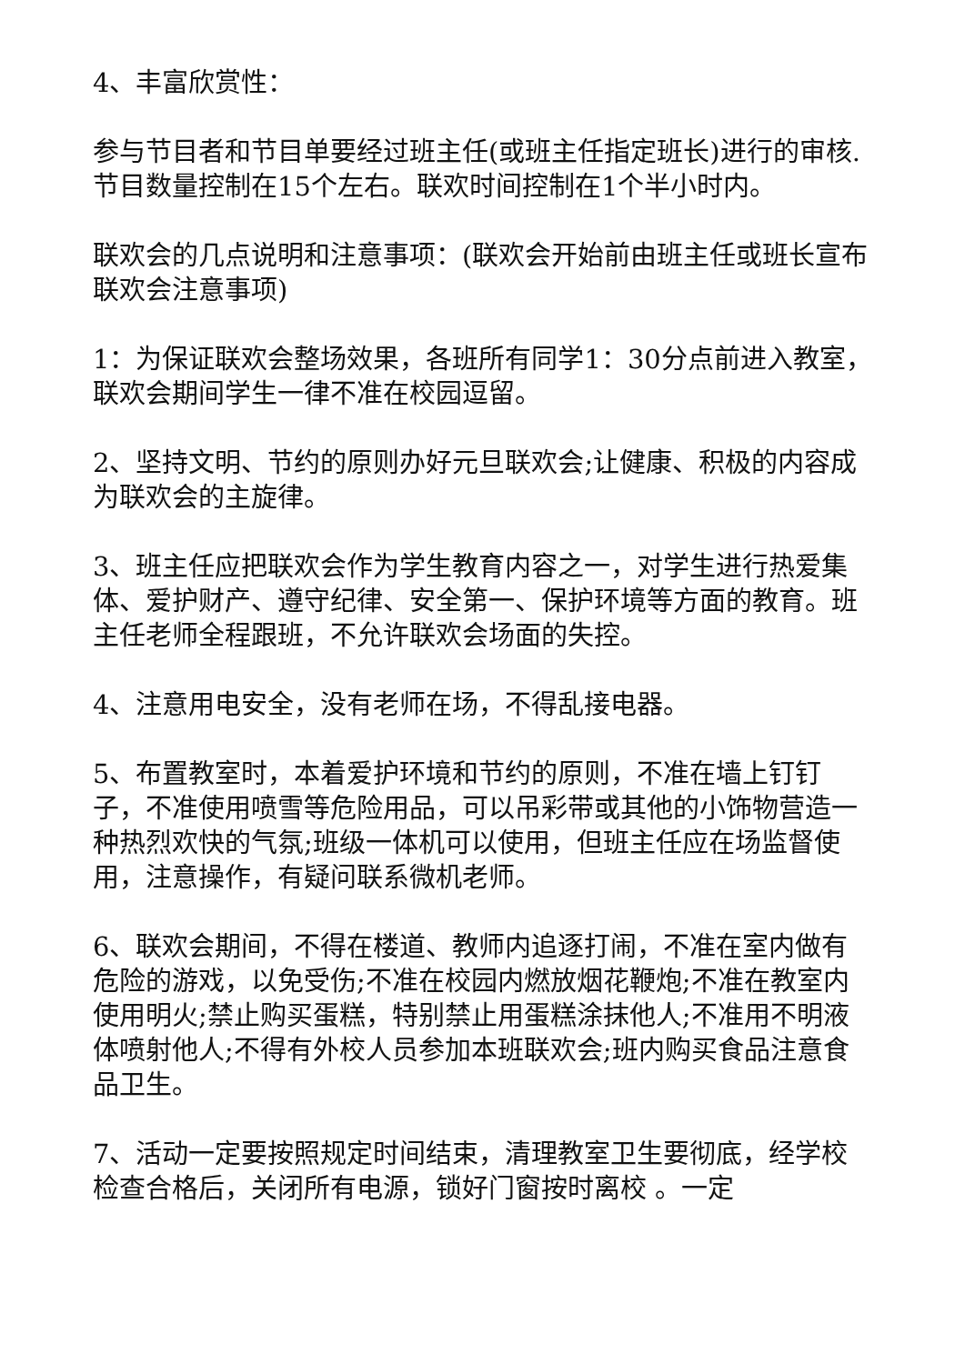4、丰富欣赏性：
参与节目者和节目单要经过班主任(或班主任指定班长)进行的审核.节目数量控制在15个左右。联欢时间控制在1个半小时内。
联欢会的几点说明和注意事项：(联欢会开始前由班主任或班长宣布联欢会注意事项)
1：为保证联欢会整场效果，各班所有同学1：30分点前进入教室，联欢会期间学生一律不准在校园逗留。
2、坚持文明、节约的原则办好元旦联欢会;让健康、积极的内容成为联欢会的主旋律。
3、班主任应把联欢会作为学生教育内容之一，对学生进行热爱集体、爱护财产、遵守纪律、安全第一、保护环境等方面的教育。班主任老师全程跟班，不允许联欢会场面的失控。
4、注意用电安全，没有老师在场，不得乱接电器。
5、布置教室时，本着爱护环境和节约的原则，不准在墙上钉钉子，不准使用喷雪等危险用品，可以吊彩带或其他的小饰物营造一种热烈欢快的气氛;班级一体机可以使用，但班主任应在场监督使用，注意操作，有疑问联系微机老师。
6、联欢会期间，不得在楼道、教师内追逐打闹，不准在室内做有危险的游戏，以免受伤;不准在校园内燃放烟花鞭炮;不准在教室内使用明火;禁止购买蛋糕，特别禁止用蛋糕涂抹他人;不准用不明液体喷射他人;不得有外校人员参加本班联欢会;班内购买食品注意食品卫生。
7、活动一定要按照规定时间结束，清理教室卫生要彻底，经学校检查合格后，关闭所有电源，锁好门窗按时离校 。一定